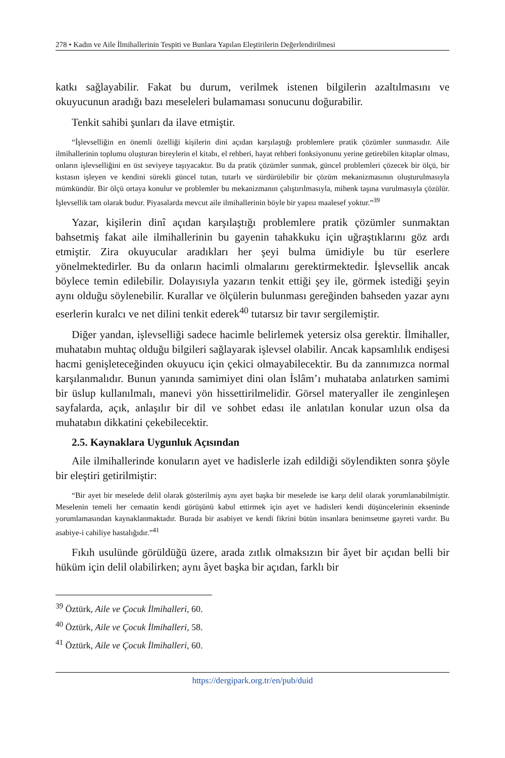278 • Kadın ve Aile İlmihallerinin Tespiti ve Bunlara Yapılan Eleştirilerin Değerlendirilmesi
katkı sağlayabilir. Fakat bu durum, verilmek istenen bilgilerin azaltılmasını ve okuyucunun aradığı bazı meseleleri bulamaması sonucunu doğurabilir.
Tenkit sahibi şunları da ilave etmiştir.
“İşlevselliğin en önemli özelliği kişilerin dini açıdan karşılaştığı problemlere pratik çözümler sunmasıdır. Aile ilmihallerinin toplumu oluşturan bireylerin el kitabı, el rehberi, hayat rehberi fonksiyonunu yerine getirebilen kitaplar olması, onların işlevselliğini en üst seviyeye taşıyacaktır. Bu da pratik çözümler sunmak, güncel problemleri çözecek bir ölçü, bir kıstasın işleyen ve kendini sürekli güncel tutan, tutarlı ve sürdürülebilir bir çözüm mekanizmasının oluşturulmasıyla mümkündür. Bir ölçü ortaya konulur ve problemler bu mekanizmanın çalıştırılmasıyla, mihenk taşına vurulmasıyla çözülür. İşlevsellik tam olarak budur. Piyasalarda mevcut aile ilmihallerinin böyle bir yapısı maalesef yoktur.”<sup>39</sup>
Yazar, kişilerin dinî açıdan karşılaştığı problemlere pratik çözümler sunmaktan bahsetmiş fakat aile ilmihallerinin bu gayenin tahakkuku için uğraştıklarını göz ardı etmiştir. Zira okuyucular aradıkları her şeyi bulma ümidiyle bu tür eserlere yönelmektedirler. Bu da onların hacimli olmalarını gerektirmektedir. İşlevsellik ancak böylece temin edilebilir. Dolayısıyla yazarın tenkit ettiği şey ile, görmek istediği şeyin aynı olduğu söylenebilir. Kurallar ve ölçülerin bulunması gereğinden bahseden yazar aynı eserlerin kuralcı ve net dilini tenkit ederek<sup>40</sup> tutarsız bir tavır sergilemiştir.
Diğer yandan, işlevselliği sadece hacimle belirlemek yetersiz olsa gerektir. İlmihaller, muhatabın muhtaç olduğu bilgileri sağlayarak işlevsel olabilir. Ancak kapsamlılık endişesi hacmi genişleteceğinden okuyucu için çekici olmayabilecektir. Bu da zannımızca normal karşılanmalıdır. Bunun yanında samimiyet dini olan İslâm’ı muhataba anlatırken samimi bir üslup kullanılmalı, manevi yön hissettirilmelidir. Görsel materyaller ile zenginleşen sayfalarda, açık, anlaşılır bir dil ve sohbet edası ile anlatılan konular uzun olsa da muhatabın dikkatini çekebilecektir.
2.5. Kaynaklara Uygunluk Açısından
Aile ilmihallerinde konuların ayet ve hadislerle izah edildiği söylendikten sonra şöyle bir eleştiri getirilmiştir:
“Bir ayet bir meselede delil olarak gösterilmiş aynı ayet başka bir meselede ise karşı delil olarak yorumlanabilmiştir. Meselenin temeli her cemaatin kendi görüşünü kabul ettirmek için ayet ve hadisleri kendi düşüncelerinin ekseninde yorumlamasından kaynaklanmaktadır. Burada bir asabiyet ve kendi fikrini bütün insanlara benimsetme gayreti vardır. Bu asabiye-i cahiliye hastalığıdır.”<sup>41</sup>
Fıkıh usulünde görüldüğü üzere, arada zıtlık olmaksızın bir âyet bir açıdan belli bir hüküm için delil olabilirken; aynı âyet başka bir açıdan, farklı bir
<sup>39</sup> Öztürk, Aile ve Çocuk İlmihalleri, 60.
<sup>40</sup> Öztürk, Aile ve Çocuk İlmihalleri, 58.
<sup>41</sup> Öztürk, Aile ve Çocuk İlmihalleri, 60.
https://dergipark.org.tr/en/pub/duid